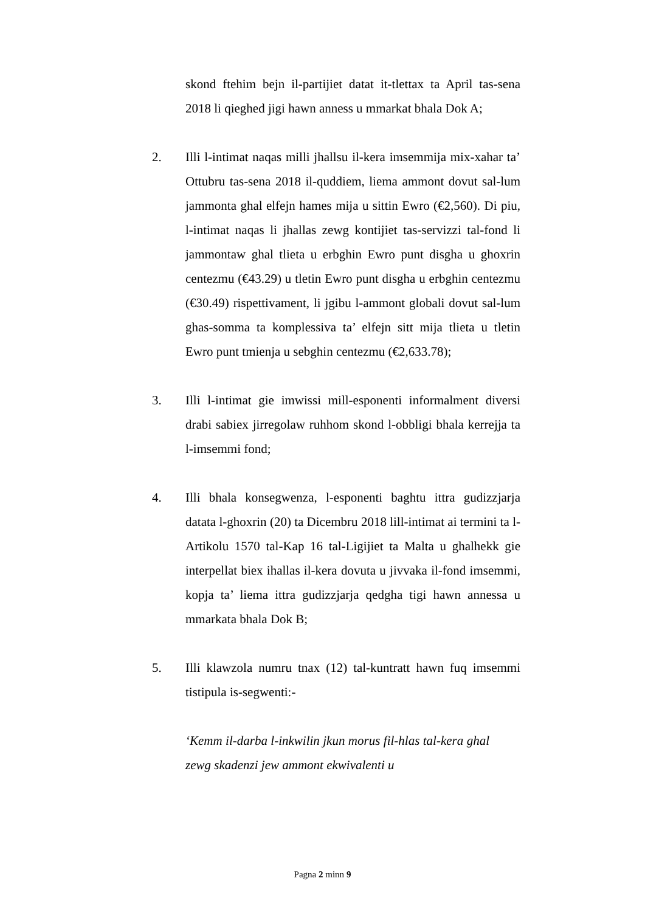skond ftehim bejn il-partijiet datat it-tlettax ta April tas-sena 2018 li qieghed jigi hawn anness u mmarkat bhala Dok A;
2. Illi l-intimat naqas milli jhallsu il-kera imsemmija mix-xahar ta’ Ottubru tas-sena 2018 il-quddiem, liema ammont dovut sal-lum jammonta ghal elfejn hames mija u sittin Ewro (€2,560). Di piu, l-intimat naqas li jhallas zewg kontijiet tas-servizzi tal-fond li jammontaw ghal tlieta u erbghin Ewro punt disgha u ghoxrin centezmu (€43.29) u tletin Ewro punt disgha u erbghin centezmu (€30.49) rispettivament, li jgibu l-ammont globali dovut sal-lum ghas-somma ta komplessiva ta’ elfejn sitt mija tlieta u tletin Ewro punt tmienja u sebghin centezmu (€2,633.78);
3. Illi l-intimat gie imwissi mill-esponenti informalment diversi drabi sabiex jirregolaw ruhhom skond l-obbligi bhala kerrejja ta l-imsemmi fond;
4. Illi bhala konsegwenza, l-esponenti baghtu ittra gudizzjarja datata l-ghoxrin (20) ta Dicembru 2018 lill-intimat ai termini ta l-Artikolu 1570 tal-Kap 16 tal-Ligijiet ta Malta u ghalhekk gie interpellat biex ihallas il-kera dovuta u jivvaka il-fond imsemmi, kopja ta’ liema ittra gudizzjarja qedgha tigi hawn annessa u mmarkata bhala Dok B;
5. Illi klawzola numru tnax (12) tal-kuntratt hawn fuq imsemmi tistipula is-segwenti:-
‘Kemm il-darba l-inkwilin jkun morus fil-hlas tal-kera ghal zewg skadenzi jew ammont ekwivalenti u
Pagna 2 minn 9